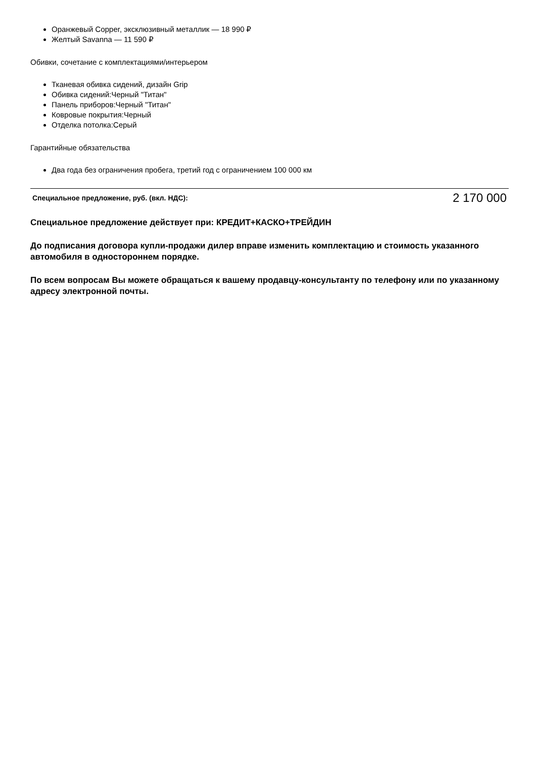Оранжевый Copper, эксклюзивный металлик — 18 990 ₽
Желтый Savanna — 11 590 ₽
Обивки, сочетание с комплектациями/интерьером
Тканевая обивка сидений, дизайн Grip
Обивка сидений:Черный "Титан"
Панель приборов:Черный "Титан"
Ковровые покрытия:Черный
Отделка потолка:Серый
Гарантийные обязательства
Два года без ограничения пробега, третий год с ограничением 100 000 км
Специальное предложение, руб. (вкл. НДС): 2 170 000
Специальное предложение действует при: КРЕДИТ+КАСКО+ТРЕЙДИН
До подписания договора купли-продажи дилер вправе изменить комплектацию и стоимость указанного автомобиля в одностороннем порядке.
По всем вопросам Вы можете обращаться к вашему продавцу-консультанту по телефону или по указанному адресу электронной почты.